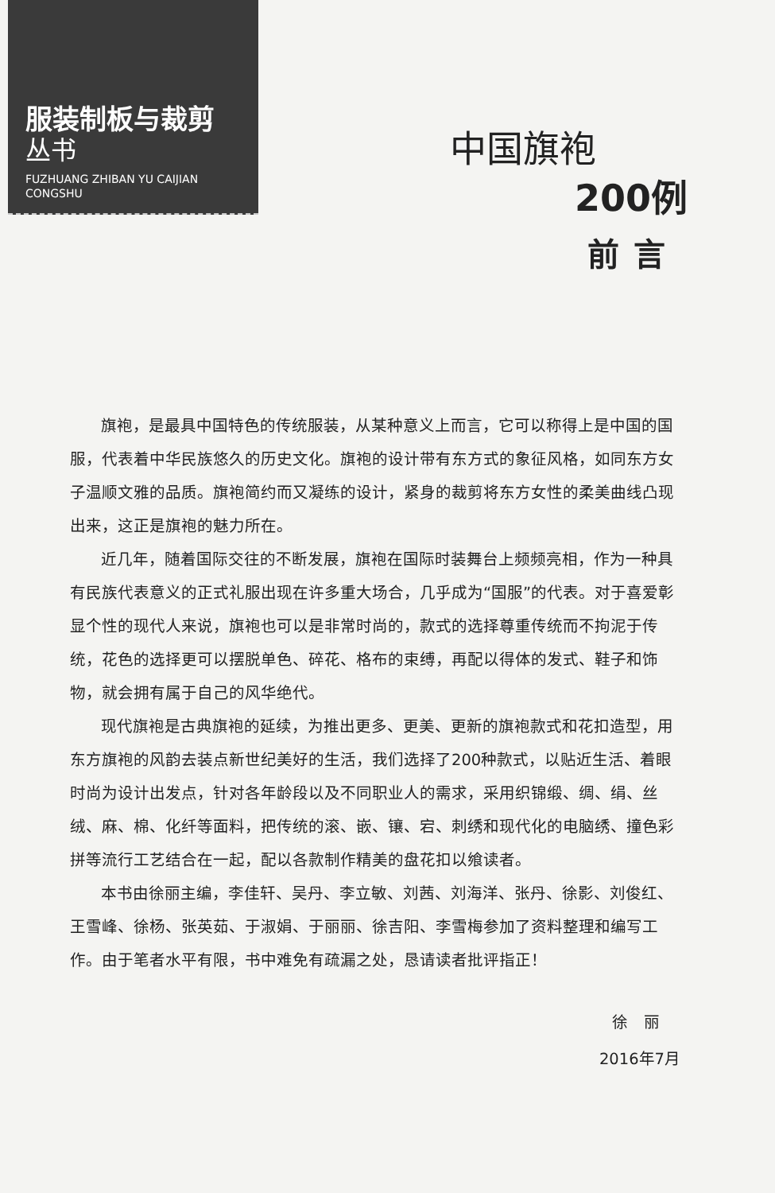服装制板与裁剪
丛书
FUZHUANG ZHIBAN YU CAIJIAN
CONGSHU
中国旗袍
200例
前言
旗袍，是最具中国特色的传统服装，从某种意义上而言，它可以称得上是中国的国服，代表着中华民族悠久的历史文化。旗袍的设计带有东方式的象征风格，如同东方女子温顺文雅的品质。旗袍简约而又凝练的设计，紧身的裁剪将东方女性的柔美曲线凸现出来，这正是旗袍的魅力所在。
近几年，随着国际交往的不断发展，旗袍在国际时装舞台上频频亮相，作为一种具有民族代表意义的正式礼服出现在许多重大场合，几乎成为“国服”的代表。对于喜爱彰显个性的现代人来说，旗袍也可以是非常时尚的，款式的选择尊重传统而不拘泥于传统，花色的选择更可以摆脱单色、碎花、格布的束缚，再配以得体的发式、鞋子和饰物，就会拥有属于自己的风华绝代。
现代旗袍是古典旗袍的延续，为推出更多、更美、更新的旗袍款式和花扣造型，用东方旗袍的风韵去装点新世纪美好的生活，我们选择了200种款式，以贴近生活、着眼时尚为设计出发点，针对各年龄段以及不同职业人的需求，采用织锦缎、绸、绢、丝绒、麻、棉、化纤等面料，把传统的滚、嵌、镶、宕、刺绣和现代化的电脑绣、撞色彩拼等流行工艺结合在一起，配以各款制作精美的盘花扣以飨读者。
本书由徐丽主编，李佳轩、吴丹、李立敏、刘茜、刘海洋、张丹、徐影、刘俊红、王雪峰、徐杨、张英茹、于淑娟、于丽丽、徐吉阳、李雪梅参加了资料整理和编写工作。由于笔者水平有限，书中难免有疏漏之处，恳请读者批评指正！
徐　丽
2016年7月